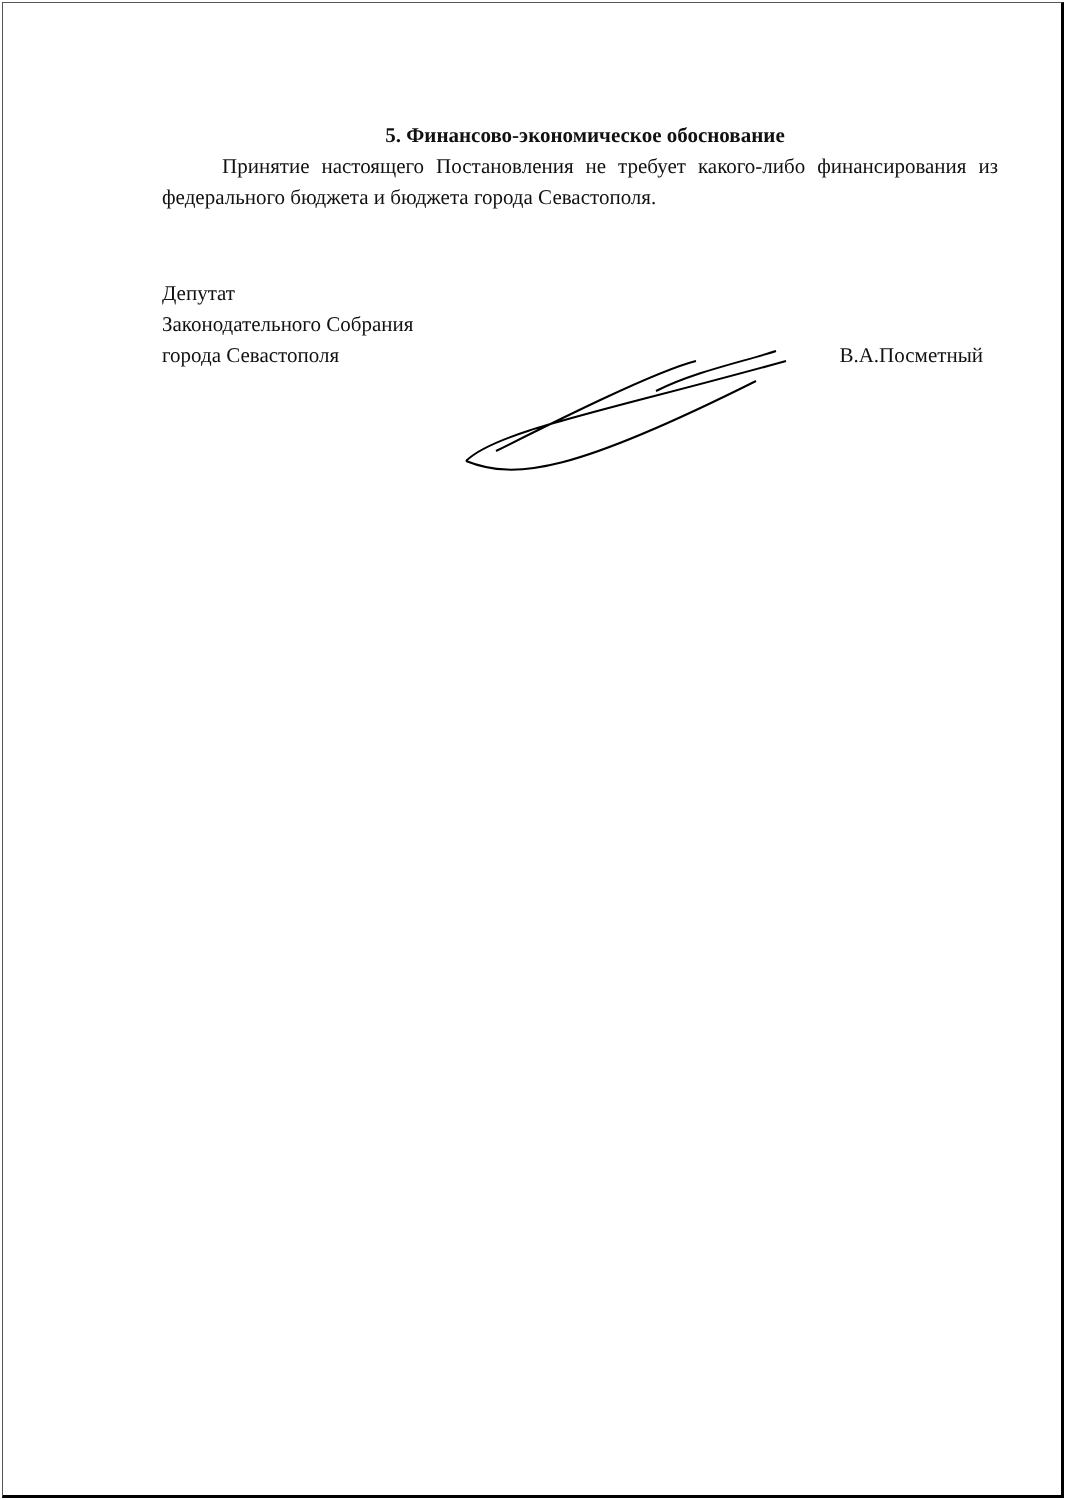5. Финансово-экономическое обоснование
Принятие настоящего Постановления не требует какого-либо финансирования из федерального бюджета и бюджета города Севастополя.
Депутат
Законодательного Собрания
города Севастополя
В.А.Посметный